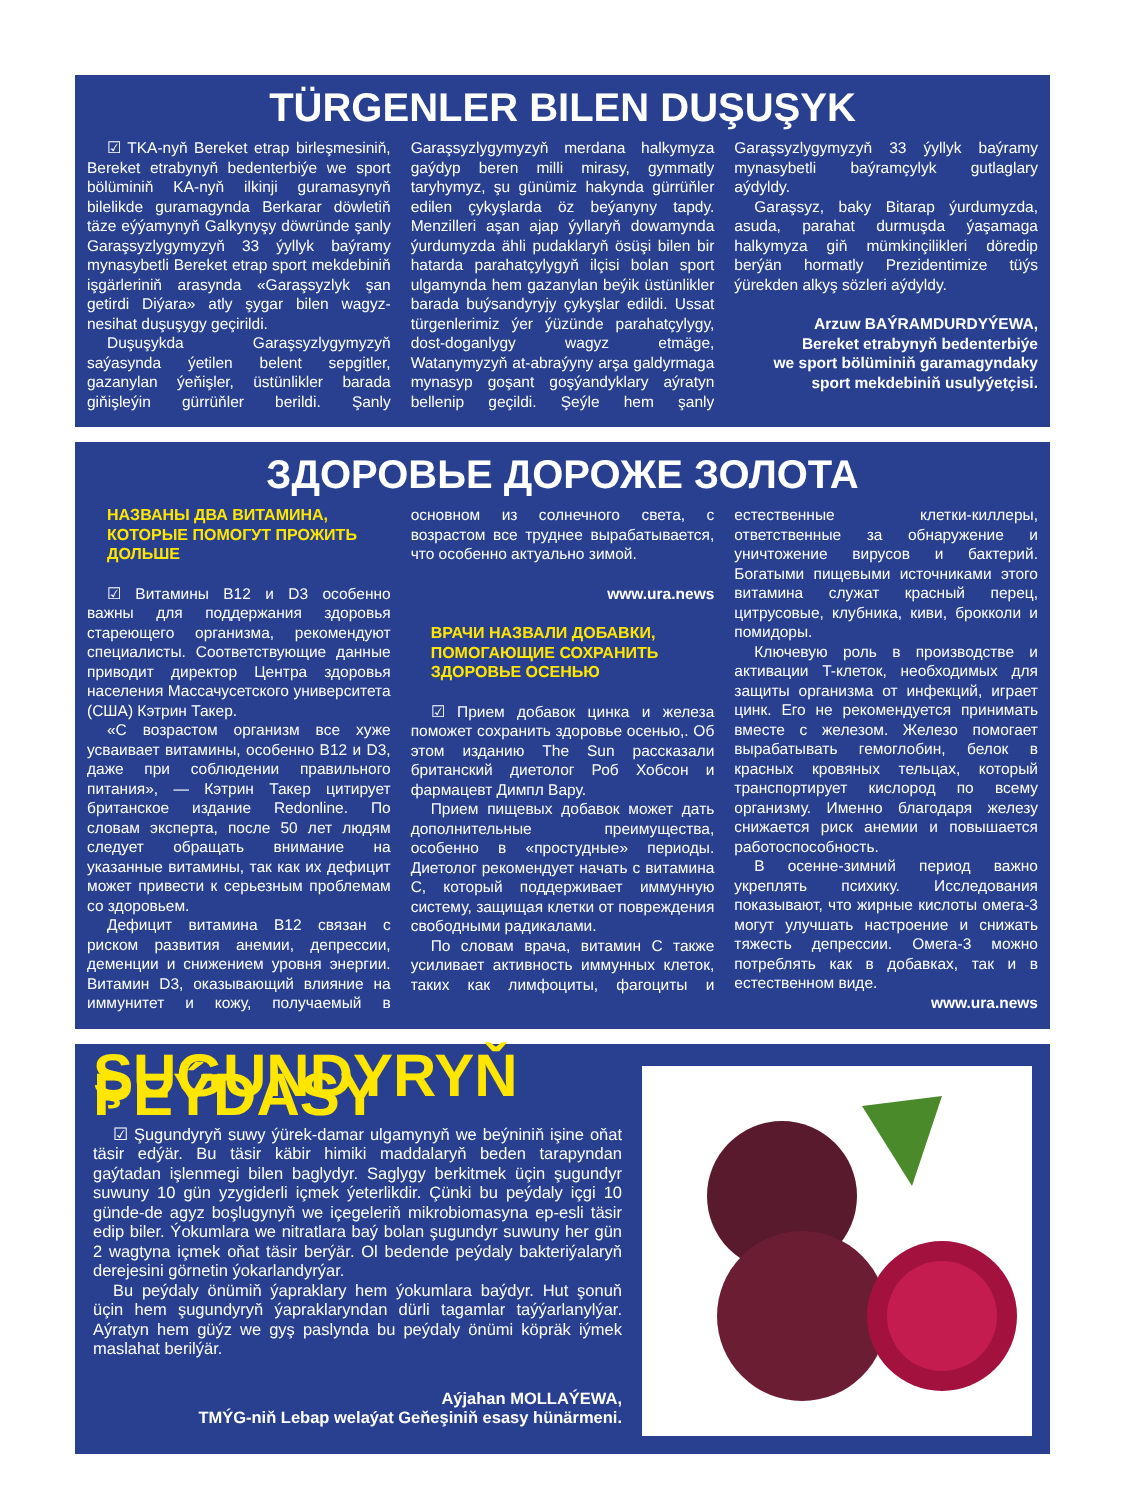TÜRGENLER BILEN DUŞUŞYK
☑ TKA-nyň Bereket etrap birleşmesiniň, Bereket etrabynyň bedenterbiýe we sport bölüminiň KA-nyň ilkinji guramasynyň bilelikde guramagynda Berkarar döwletiň täze eýýamynyň Galkynyşy döwründe şanly Garaşsyzlygymyzyň 33 ýyllyk baýramy mynasybetli Bereket etrap sport mekdebiniň işgärleriniň arasynda «Garaşsyzlyk şan getirdi Diýara» atly şygar bilen wagyz-nesihat duşuşygy geçirildi.
Duşuşykda Garaşsyzlygymyzyň saýasynda ýetilen belent sepgitler, gazanylan ýeňişler, üstünlikler barada giňişleýin gürrüňler berildi. Şanly Garaşsyzlygymyzyň merdana halkymyza gaýdyp beren milli mirasy, gymmatly taryhymyz, şu günümiz hakynda gürrüňler edilen çykyşlarda öz beýanyny tapdy. Menzilleri aşan ajap ýyllaryň dowamynda ýurdumyzda ähli pudaklaryň ösüşi bilen bir hatarda parahatçylygyň ilçisi bolan sport ulgamynda hem gazanylan beýik üstünlikler barada buýsandyryjy çykyşlar edildi. Ussat türgenlerimiz ýer ýüzünde parahatçylygy, dost-doganlygy wagyz etmäge, Watanymyzyň at-abraýyny arşa galdyrmaga mynasyp goşant goşýandyklary aýratyn bellenip geçildi. Şeýle hem şanly Garaşsyzlygymyzyň 33 ýyllyk baýramy mynasybetli baýramçylyk gutlaglary aýdyldy.
Garaşsyz, baky Bitarap ýurdumyzda, asuda, parahat durmuşda ýaşamaga halkymyza giň mümkinçilikleri döredip berýän hormatly Prezidentimize tüýs ýürekden alkyş sözleri aýdyldy.
Arzuw BAÝRAMDURDYÝEWA,
Bereket etrabynyň bedenterbiýe
we sport bölüminiň garamagyndaky
sport mekdebiniň usulyýetçisi.
ЗДОРОВЬЕ ДОРОЖЕ ЗОЛОТА
НАЗВАНЫ ДВА ВИТАМИНА, КОТОРЫЕ ПОМОГУТ ПРОЖИТЬ ДОЛЬШЕ
☑ Витамины B12 и D3 особенно важны для поддержания здоровья стареющего организма, рекомендуют специалисты. Соответствующие данные приводит директор Центра здоровья населения Массачусетского университета (США) Кэтрин Такер.
«С возрастом организм все хуже усваивает витамины, особенно B12 и D3, даже при соблюдении правильного питания», — Кэтрин Такер цитирует британское издание Redonline. По словам эксперта, после 50 лет людям следует обращать внимание на указанные витамины, так как их дефицит может привести к серьезным проблемам со здоровьем.
Дефицит витамина B12 связан с риском развития анемии, депрессии, деменции и снижением уровня энергии. Витамин D3, оказывающий влияние на иммунитет и кожу, получаемый в основном из солнечного света, с возрастом все труднее вырабатывается, что особенно актуально зимой.
www.ura.news
ВРАЧИ НАЗВАЛИ ДОБАВКИ, ПОМОГАЮЩИЕ СОХРАНИТЬ ЗДОРОВЬЕ ОСЕНЬЮ
☑ Прием добавок цинка и железа поможет сохранить здоровье осенью,. Об этом изданию The Sun рассказали британский диетолог Роб Хобсон и фармацевт Димпл Вару.
Прием пищевых добавок может дать дополнительные преимущества, особенно в «простудные» периоды. Диетолог рекомендует начать с витамина C, который поддерживает иммунную систему, защищая клетки от повреждения свободными радикалами.
По словам врача, витамин C также усиливает активность иммунных клеток, таких как лимфоциты, фагоциты и естественные клетки-киллеры, ответственные за обнаружение и уничтожение вирусов и бактерий. Богатыми пищевыми источниками этого витамина служат красный перец, цитрусовые, клубника, киви, брокколи и помидоры.
Ключевую роль в производстве и активации T-клеток, необходимых для защиты организма от инфекций, играет цинк. Его не рекомендуется принимать вместе с железом. Железо помогает вырабатывать гемоглобин, белок в красных кровяных тельцах, который транспортирует кислород по всему организму. Именно благодаря железу снижается риск анемии и повышается работоспособность.
В осенне-зимний период важно укреплять психику. Исследования показывают, что жирные кислоты омега-3 могут улучшать настроение и снижать тяжесть депрессии. Омега-3 можно потреблять как в добавках, так и в естественном виде.
www.ura.news
ŞUGUNDYRYŇ PEÝDASY
☑ Şugundyryň suwy ýürek-damar ulgamynyň we beýniniň işine oňat täsir edýär. Bu täsir käbir himiki maddalaryň beden tarapyndan gaýtadan işlenmegi bilen baglydyr. Saglygy berkitmek üçin şugundyr suwuny 10 gün yzygiderli içmek ýeterlikdir. Çünki bu peýdaly içgi 10 günde-de agyz boşlugynyň we içegeleriň mikrobiomasyna ep-esli täsir edip biler. Ýokumlara we nitratlara baý bolan şugundyr suwuny her gün 2 wagtyna içmek oňat täsir berýär. Ol bedende peýdaly bakteriýalaryň derejesini görnetin ýokarlandyrýar.
Bu peýdaly önümiň ýapraklary hem ýokumlara baýdyr. Hut şonuň üçin hem şugundyryň ýapraklaryndan dürli tagamlar taýýarlanylýar. Aýratyn hem güýz we gyş paslynda bu peýdaly önümi köpräk iýmek maslahat berilýär.
Aýjahan MOLLAÝEWA,
TMÝG-niň Lebap welaýat Geňeşiniň esasy hünärmeni.